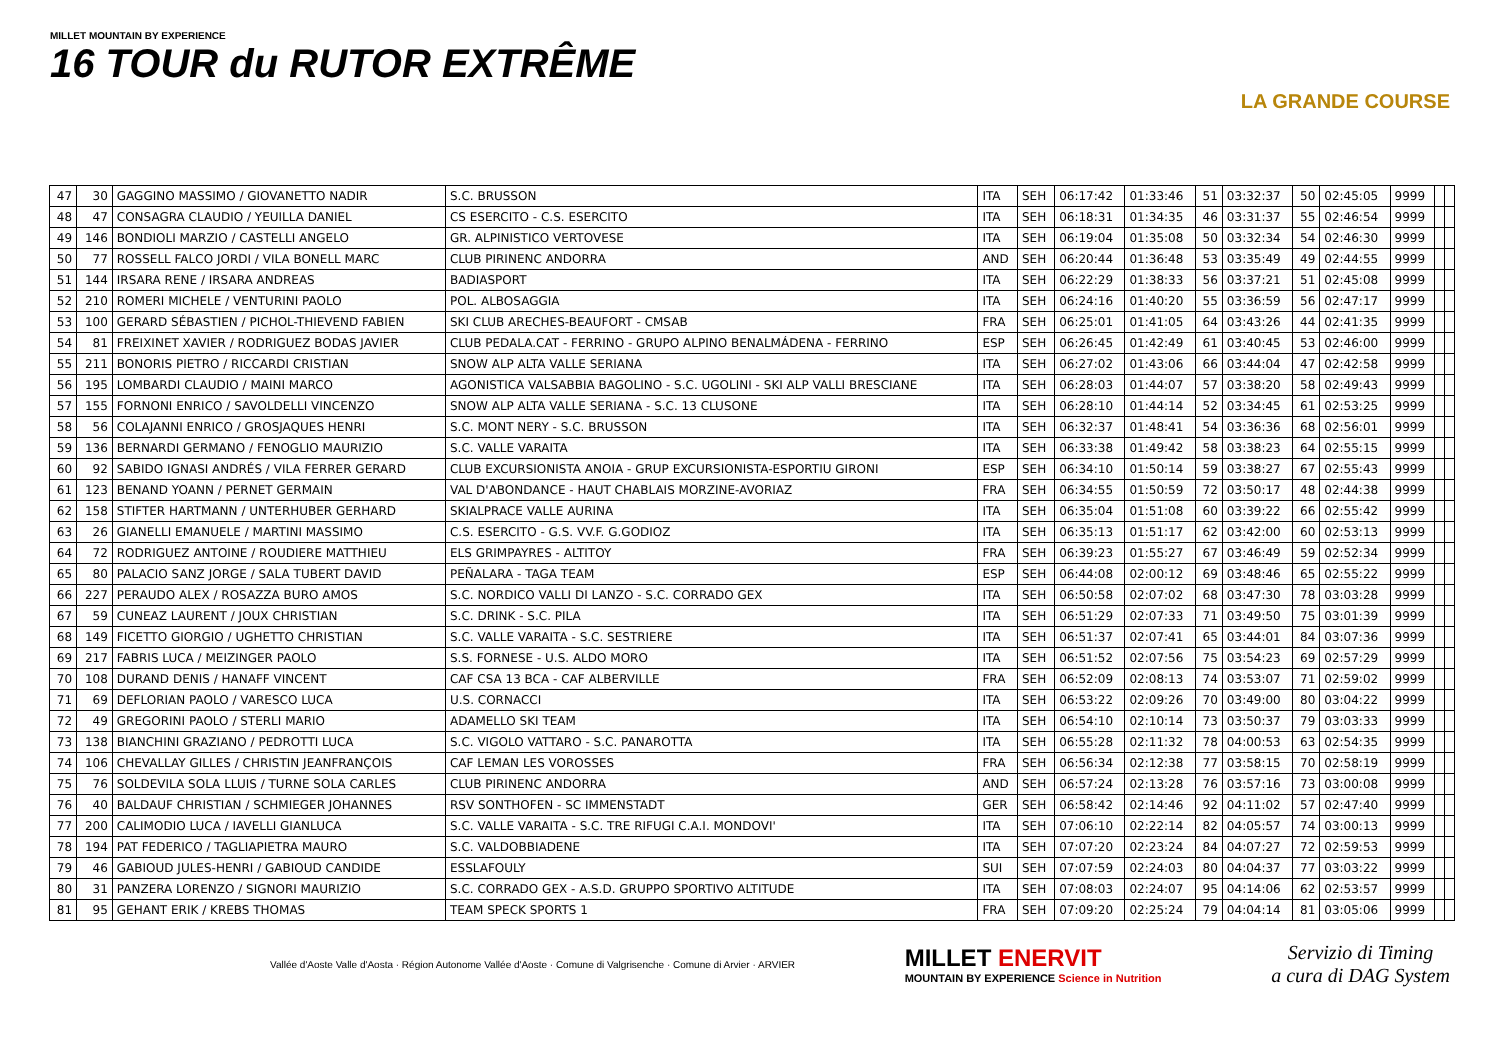MILLET MOUNTAIN BY EXPERIENCE
16 TOUR du RUTOR EXTRÊME
LA GRANDE COURSE
| 47 | 30 | GAGGINO MASSIMO / GIOVANETTO NADIR | S.C. BRUSSON | ITA | SEH | 06:17:42 | 01:33:46 | 51 | 03:32:37 | 50 | 02:45:05 | 9999 | | |
| 48 | 47 | CONSAGRA CLAUDIO / YEUILLA DANIEL | CS ESERCITO - C.S. ESERCITO | ITA | SEH | 06:18:31 | 01:34:35 | 46 | 03:31:37 | 55 | 02:46:54 | 9999 | | |
| 49 | 146 | BONDIOLI MARZIO / CASTELLI ANGELO | GR. ALPINISTICO VERTOVESE | ITA | SEH | 06:19:04 | 01:35:08 | 50 | 03:32:34 | 54 | 02:46:30 | 9999 | | |
| 50 | 77 | ROSSELL FALCO JORDI / VILA BONELL MARC | CLUB PIRINENC ANDORRA | AND | SEH | 06:20:44 | 01:36:48 | 53 | 03:35:49 | 49 | 02:44:55 | 9999 | | |
| 51 | 144 | IRSARA RENE / IRSARA ANDREAS | BADIASPORT | ITA | SEH | 06:22:29 | 01:38:33 | 56 | 03:37:21 | 51 | 02:45:08 | 9999 | | |
| 52 | 210 | ROMERI MICHELE / VENTURINI PAOLO | POL. ALBOSAGGIA | ITA | SEH | 06:24:16 | 01:40:20 | 55 | 03:36:59 | 56 | 02:47:17 | 9999 | | |
| 53 | 100 | GERARD SÉBASTIEN / PICHOL-THIEVEND FABIEN | SKI CLUB ARECHES-BEAUFORT - CMSAB | FRA | SEH | 06:25:01 | 01:41:05 | 64 | 03:43:26 | 44 | 02:41:35 | 9999 | | |
| 54 | 81 | FREIXINET XAVIER / RODRIGUEZ BODAS JAVIER | CLUB PEDALA.CAT - FERRINO - GRUPO ALPINO BENALMÁDENA - FERRINO | ESP | SEH | 06:26:45 | 01:42:49 | 61 | 03:40:45 | 53 | 02:46:00 | 9999 | | |
| 55 | 211 | BONORIS PIETRO / RICCARDI CRISTIAN | SNOW ALP ALTA VALLE SERIANA | ITA | SEH | 06:27:02 | 01:43:06 | 66 | 03:44:04 | 47 | 02:42:58 | 9999 | | |
| 56 | 195 | LOMBARDI CLAUDIO / MAINI MARCO | AGONISTICA VALSABBIA BAGOLINO - S.C. UGOLINI - SKI ALP VALLI BRESCIANE | ITA | SEH | 06:28:03 | 01:44:07 | 57 | 03:38:20 | 58 | 02:49:43 | 9999 | | |
| 57 | 155 | FORNONI ENRICO / SAVOLDELLI VINCENZO | SNOW ALP ALTA VALLE SERIANA - S.C. 13 CLUSONE | ITA | SEH | 06:28:10 | 01:44:14 | 52 | 03:34:45 | 61 | 02:53:25 | 9999 | | |
| 58 | 56 | COLAJANNI ENRICO / GROSJAQUES HENRI | S.C. MONT NERY - S.C. BRUSSON | ITA | SEH | 06:32:37 | 01:48:41 | 54 | 03:36:36 | 68 | 02:56:01 | 9999 | | |
| 59 | 136 | BERNARDI GERMANO / FENOGLIO MAURIZIO | S.C. VALLE VARAITA | ITA | SEH | 06:33:38 | 01:49:42 | 58 | 03:38:23 | 64 | 02:55:15 | 9999 | | |
| 60 | 92 | SABIDO IGNASI ANDRÉS / VILA FERRER GERARD | CLUB EXCURSIONISTA ANOIA - GRUP EXCURSIONISTA-ESPORTIU GIRONI | ESP | SEH | 06:34:10 | 01:50:14 | 59 | 03:38:27 | 67 | 02:55:43 | 9999 | | |
| 61 | 123 | BENAND YOANN / PERNET GERMAIN | VAL D'ABONDANCE - HAUT CHABLAIS MORZINE-AVORIAZ | FRA | SEH | 06:34:55 | 01:50:59 | 72 | 03:50:17 | 48 | 02:44:38 | 9999 | | |
| 62 | 158 | STIFTER HARTMANN / UNTERHUBER GERHARD | SKIALPRACE VALLE AURINA | ITA | SEH | 06:35:04 | 01:51:08 | 60 | 03:39:22 | 66 | 02:55:42 | 9999 | | |
| 63 | 26 | GIANELLI EMANUELE / MARTINI MASSIMO | C.S. ESERCITO - G.S. VV.F. G.GODIOZ | ITA | SEH | 06:35:13 | 01:51:17 | 62 | 03:42:00 | 60 | 02:53:13 | 9999 | | |
| 64 | 72 | RODRIGUEZ ANTOINE / ROUDIERE MATTHIEU | ELS GRIMPAYRES - ALTITOY | FRA | SEH | 06:39:23 | 01:55:27 | 67 | 03:46:49 | 59 | 02:52:34 | 9999 | | |
| 65 | 80 | PALACIO SANZ JORGE / SALA TUBERT DAVID | PEÑALARA - TAGA TEAM | ESP | SEH | 06:44:08 | 02:00:12 | 69 | 03:48:46 | 65 | 02:55:22 | 9999 | | |
| 66 | 227 | PERAUDO ALEX / ROSAZZA BURO AMOS | S.C. NORDICO VALLI DI LANZO - S.C. CORRADO GEX | ITA | SEH | 06:50:58 | 02:07:02 | 68 | 03:47:30 | 78 | 03:03:28 | 9999 | | |
| 67 | 59 | CUNEAZ LAURENT / JOUX CHRISTIAN | S.C. DRINK - S.C. PILA | ITA | SEH | 06:51:29 | 02:07:33 | 71 | 03:49:50 | 75 | 03:01:39 | 9999 | | |
| 68 | 149 | FICETTO GIORGIO / UGHETTO CHRISTIAN | S.C. VALLE VARAITA - S.C. SESTRIERE | ITA | SEH | 06:51:37 | 02:07:41 | 65 | 03:44:01 | 84 | 03:07:36 | 9999 | | |
| 69 | 217 | FABRIS LUCA / MEIZINGER PAOLO | S.S. FORNESE - U.S. ALDO MORO | ITA | SEH | 06:51:52 | 02:07:56 | 75 | 03:54:23 | 69 | 02:57:29 | 9999 | | |
| 70 | 108 | DURAND DENIS / HANAFF VINCENT | CAF CSA 13 BCA - CAF ALBERVILLE | FRA | SEH | 06:52:09 | 02:08:13 | 74 | 03:53:07 | 71 | 02:59:02 | 9999 | | |
| 71 | 69 | DEFLORIAN PAOLO / VARESCO LUCA | U.S. CORNACCI | ITA | SEH | 06:53:22 | 02:09:26 | 70 | 03:49:00 | 80 | 03:04:22 | 9999 | | |
| 72 | 49 | GREGORINI PAOLO / STERLI MARIO | ADAMELLO SKI TEAM | ITA | SEH | 06:54:10 | 02:10:14 | 73 | 03:50:37 | 79 | 03:03:33 | 9999 | | |
| 73 | 138 | BIANCHINI GRAZIANO / PEDROTTI LUCA | S.C. VIGOLO VATTARO - S.C. PANAROTTA | ITA | SEH | 06:55:28 | 02:11:32 | 78 | 04:00:53 | 63 | 02:54:35 | 9999 | | |
| 74 | 106 | CHEVALLAY GILLES / CHRISTIN JEANFRANÇOIS | CAF LEMAN LES VOROSSES | FRA | SEH | 06:56:34 | 02:12:38 | 77 | 03:58:15 | 70 | 02:58:19 | 9999 | | |
| 75 | 76 | SOLDEVILA SOLA LLUIS / TURNE SOLA CARLES | CLUB PIRINENC ANDORRA | AND | SEH | 06:57:24 | 02:13:28 | 76 | 03:57:16 | 73 | 03:00:08 | 9999 | | |
| 76 | 40 | BALDAUF CHRISTIAN / SCHMIEGER JOHANNES | RSV SONTHOFEN - SC IMMENSTADT | GER | SEH | 06:58:42 | 02:14:46 | 92 | 04:11:02 | 57 | 02:47:40 | 9999 | | |
| 77 | 200 | CALIMODIO LUCA / IAVELLI GIANLUCA | S.C. VALLE VARAITA - S.C. TRE RIFUGI C.A.I. MONDOVI' | ITA | SEH | 07:06:10 | 02:22:14 | 82 | 04:05:57 | 74 | 03:00:13 | 9999 | | |
| 78 | 194 | PAT FEDERICO / TAGLIAPIETRA MAURO | S.C. VALDOBBIADENE | ITA | SEH | 07:07:20 | 02:23:24 | 84 | 04:07:27 | 72 | 02:59:53 | 9999 | | |
| 79 | 46 | GABIOUD JULES-HENRI / GABIOUD CANDIDE | ESSLAFOULY | SUI | SEH | 07:07:59 | 02:24:03 | 80 | 04:04:37 | 77 | 03:03:22 | 9999 | | |
| 80 | 31 | PANZERA LORENZO / SIGNORI MAURIZIO | S.C. CORRADO GEX - A.S.D. GRUPPO SPORTIVO ALTITUDE | ITA | SEH | 07:08:03 | 02:24:07 | 95 | 04:14:06 | 62 | 02:53:57 | 9999 | | |
| 81 | 95 | GEHANT ERIK / KREBS THOMAS | TEAM SPECK SPORTS 1 | FRA | SEH | 07:09:20 | 02:25:24 | 79 | 04:04:14 | 81 | 03:05:06 | 9999 | | |
Vallée d'Aoste Valle d'Aosta · Région Autonome Vallée d'Aoste · Comune di Valgrisenche · Comune di Arvier · ARVIER
MILLET ENERVIT
MOUNTAIN BY EXPERIENCE Science in Nutrition
Servizio di Timing
a cura di DAG System